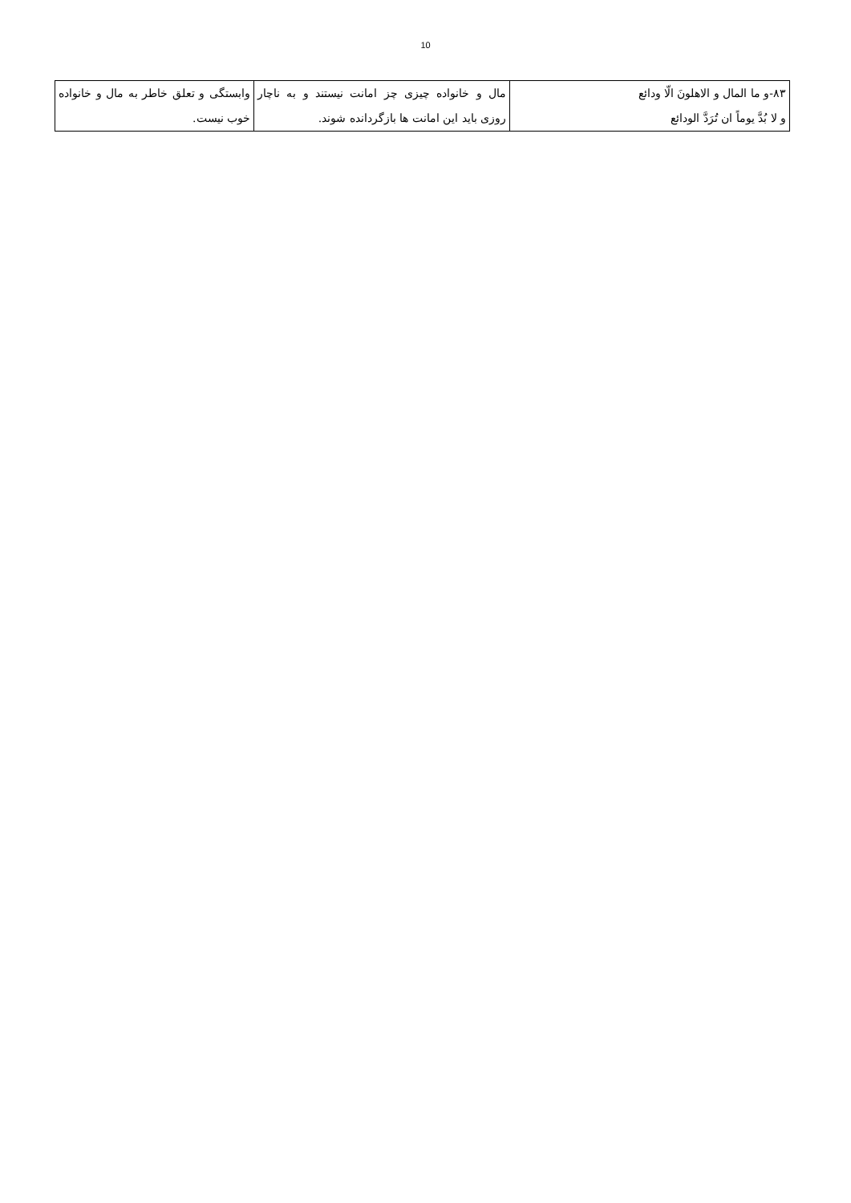10
| ۸۳-و ما المال و الاهلونَ الّا ودائع و لا بُدَّ یوماً ان تُرَدَّ الودائع | مال و خانواده چیزی چز امانت نیستند و به ناچار روزی باید این امانت ها بازگردانده شوند. | وابستگی و تعلق خاطر به مال و خانواده خوب نیست. |